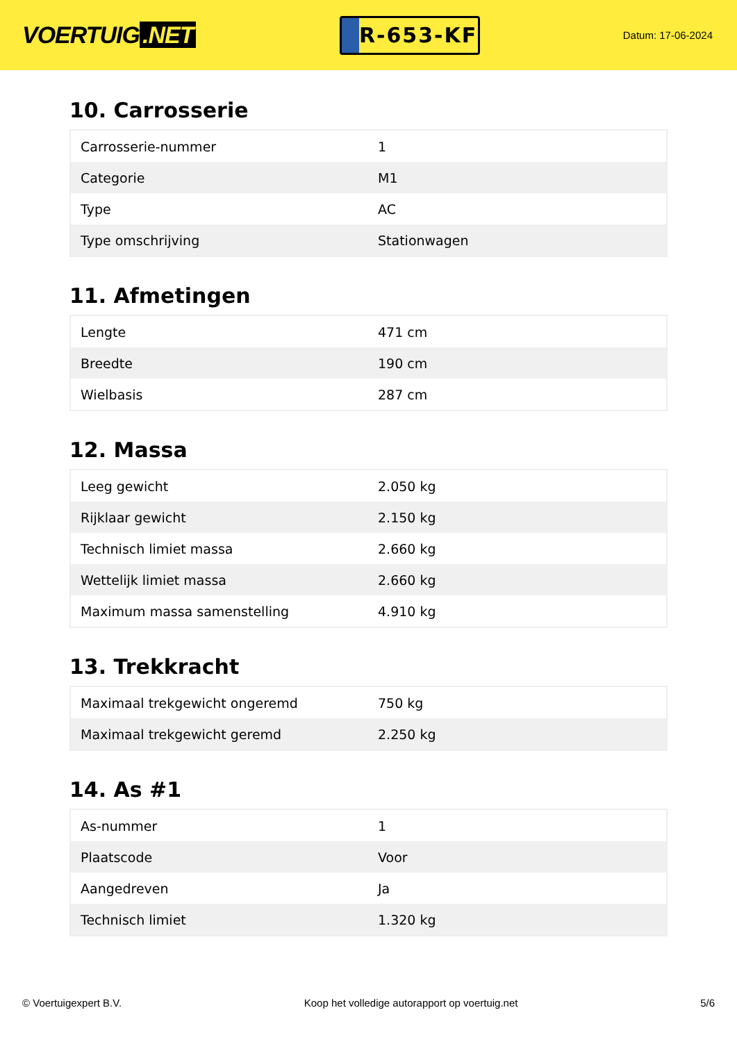VOERTUIG.NET
R-653-KF
Datum: 17-06-2024
10. Carrosserie
| Carrosserie-nummer | 1 |
| Categorie | M1 |
| Type | AC |
| Type omschrijving | Stationwagen |
11. Afmetingen
| Lengte | 471 cm |
| Breedte | 190 cm |
| Wielbasis | 287 cm |
12. Massa
| Leeg gewicht | 2.050 kg |
| Rijklaar gewicht | 2.150 kg |
| Technisch limiet massa | 2.660 kg |
| Wettelijk limiet massa | 2.660 kg |
| Maximum massa samenstelling | 4.910 kg |
13. Trekkracht
| Maximaal trekgewicht ongeremd | 750 kg |
| Maximaal trekgewicht geremd | 2.250 kg |
14. As #1
| As-nummer | 1 |
| Plaatscode | Voor |
| Aangedreven | Ja |
| Technisch limiet | 1.320 kg |
© Voertuigexpert B.V. Koop het volledige autorapport op voertuig.net 5/6